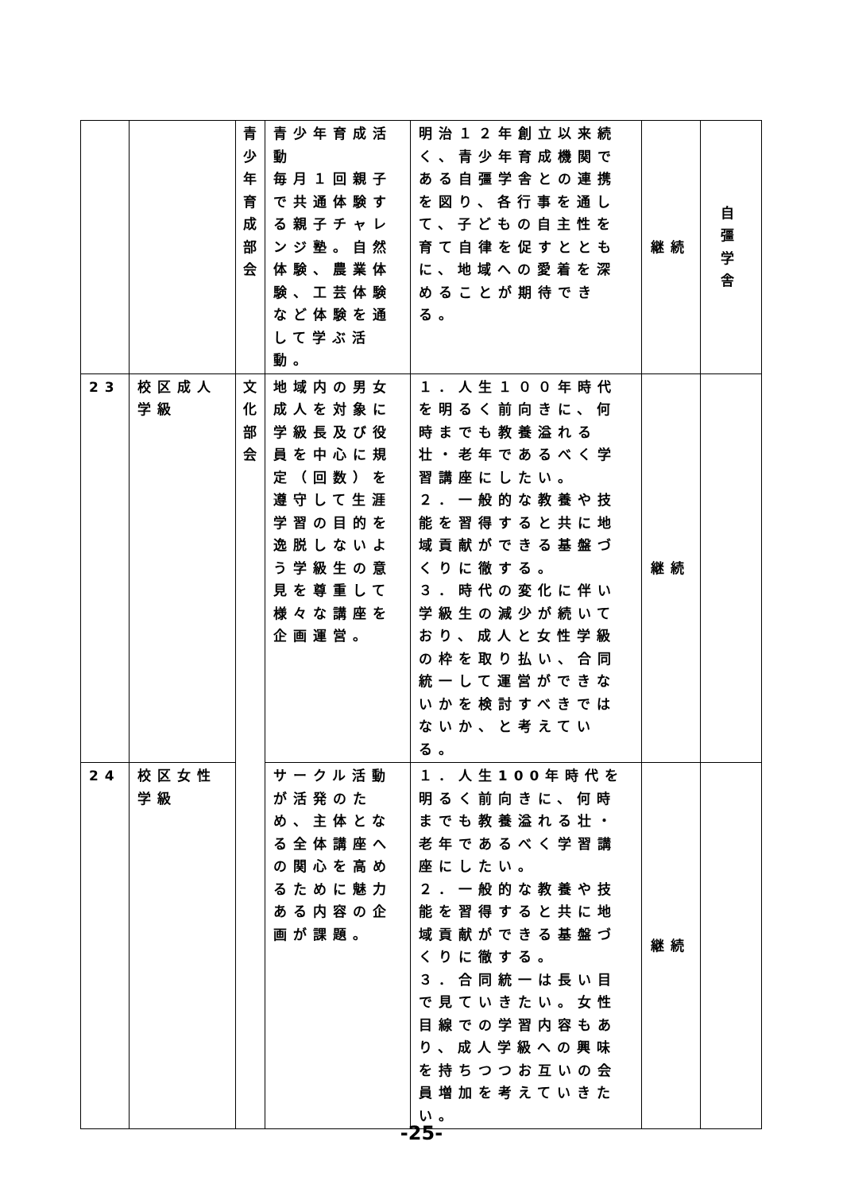| | | 青 少 年 育 成 部 会 | 青少年育成活動 毎月１回親子で共通体験する親子チャレンジ塾。自然体験、農業体験、工芸体験など体験を通して学ぶ活動。 | 明治１２年創立以来続く、青少年育成機関である自彊学舎との連携を図り、各行事を通して、子どもの自主性を育て自律を促すとともに、地域への愛着を深めることが期待できる。 | 継続 | 自 彊 学 舎 |
| 23 | 校区成人学級 | 文 化 部 会 | 地域内の男女成人を対象に学級長及び役員を中心に規定（回数）を遵守して生涯学習の目的を逸脱しないよう学級生の意見を尊重して様々な講座を企画運営。 | １．人生１００年時代を明るく前向きに、何時までも教養溢れる壮・老年であるべく学習講座にしたい。 ２．一般的な教養や技能を習得すると共に地域貢献ができる基盤づくりに徹する。 ３．時代の変化に伴い学級生の減少が続いており、成人と女性学級の枠を取り払い、合同統一して運営ができないかを検討すべきではないか、と考えている。 | 継続 | |
| 24 | 校区女性学級 | | サークル活動が活発のため、主体となる全体講座への関心を高めるために魅力ある内容の企画が課題。 | １．人生100年時代を明るく前向きに、何時までも教養溢れる壮・老年であるべく学習講座にしたい。 ２．一般的な教養や技能を習得すると共に地域貢献ができる基盤づくりに徹する。 ３．合同統一は長い目で見ていきたい。女性目線での学習内容もあり、成人学級への興味を持ちつつお互いの会員増加を考えていきたい。 | 継続 | |
-25-